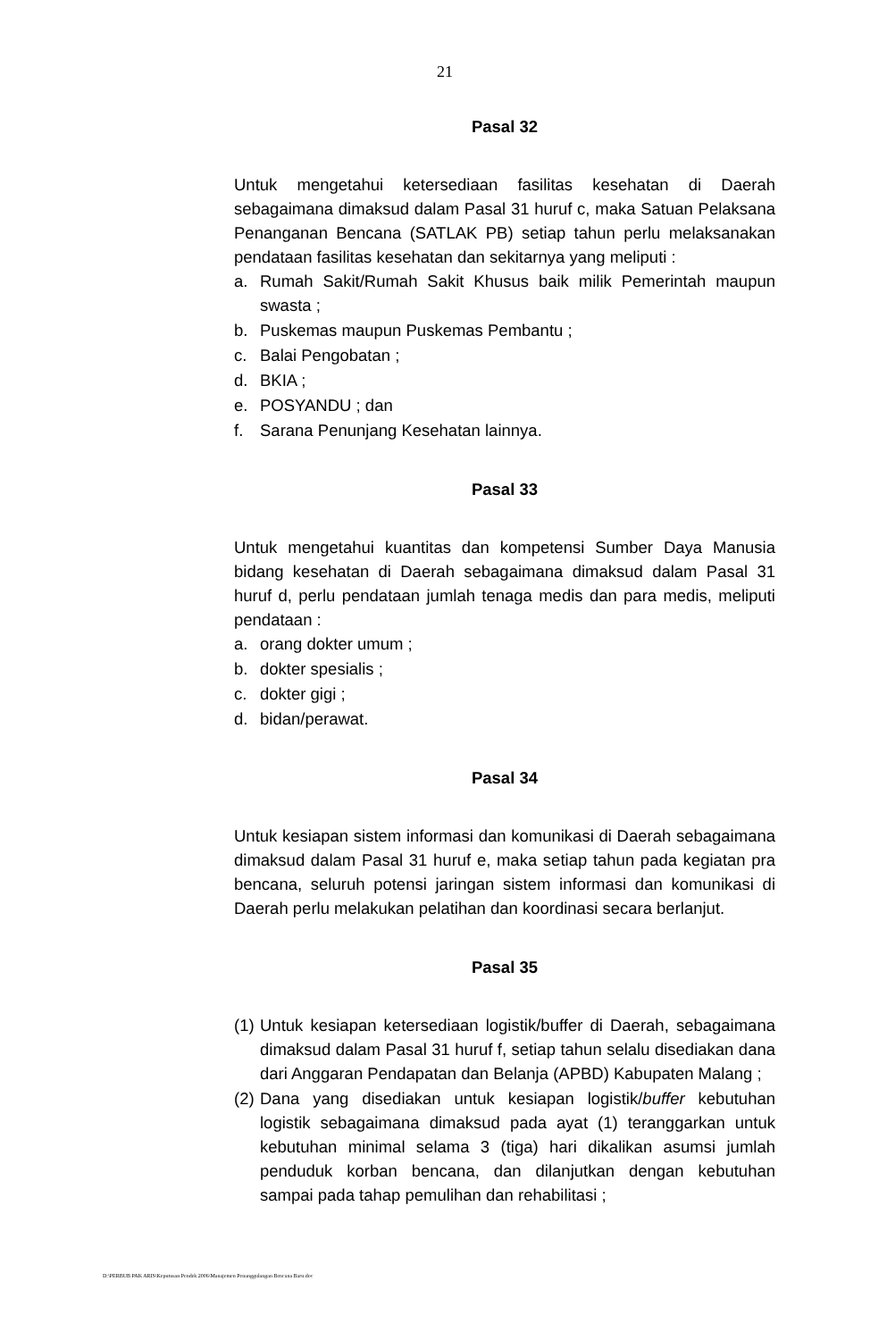21
Pasal 32
Untuk mengetahui ketersediaan fasilitas kesehatan di Daerah sebagaimana dimaksud dalam Pasal 31 huruf c, maka Satuan Pelaksana Penanganan Bencana (SATLAK PB) setiap tahun perlu melaksanakan pendataan fasilitas kesehatan dan sekitarnya yang meliputi :
a. Rumah Sakit/Rumah Sakit Khusus baik milik Pemerintah maupun swasta ;
b. Puskemas maupun Puskemas Pembantu ;
c. Balai Pengobatan ;
d. BKIA ;
e. POSYANDU ; dan
f. Sarana Penunjang Kesehatan lainnya.
Pasal 33
Untuk mengetahui kuantitas dan kompetensi Sumber Daya Manusia bidang kesehatan di Daerah sebagaimana dimaksud dalam Pasal 31 huruf d, perlu pendataan jumlah tenaga medis dan para medis, meliputi pendataan :
a. orang dokter umum ;
b. dokter spesialis ;
c. dokter gigi ;
d. bidan/perawat.
Pasal 34
Untuk kesiapan sistem informasi dan komunikasi di Daerah sebagaimana dimaksud dalam Pasal 31 huruf e, maka setiap tahun pada kegiatan pra bencana, seluruh potensi jaringan sistem informasi dan komunikasi di Daerah perlu melakukan pelatihan dan koordinasi secara berlanjut.
Pasal 35
(1) Untuk kesiapan ketersediaan logistik/buffer di Daerah, sebagaimana dimaksud dalam Pasal 31 huruf f, setiap tahun selalu disediakan dana dari Anggaran Pendapatan dan Belanja (APBD) Kabupaten Malang ;
(2) Dana yang disediakan untuk kesiapan logistik/buffer kebutuhan logistik sebagaimana dimaksud pada ayat (1) teranggarkan untuk kebutuhan minimal selama 3 (tiga) hari dikalikan asumsi jumlah penduduk korban bencana, dan dilanjutkan dengan kebutuhan sampai pada tahap pemulihan dan rehabilitasi ;
D:\PERBUB PAK ARIS\Keputusan Pendek 2006\Manajemen Penanggulangan Bencana Baru.doc